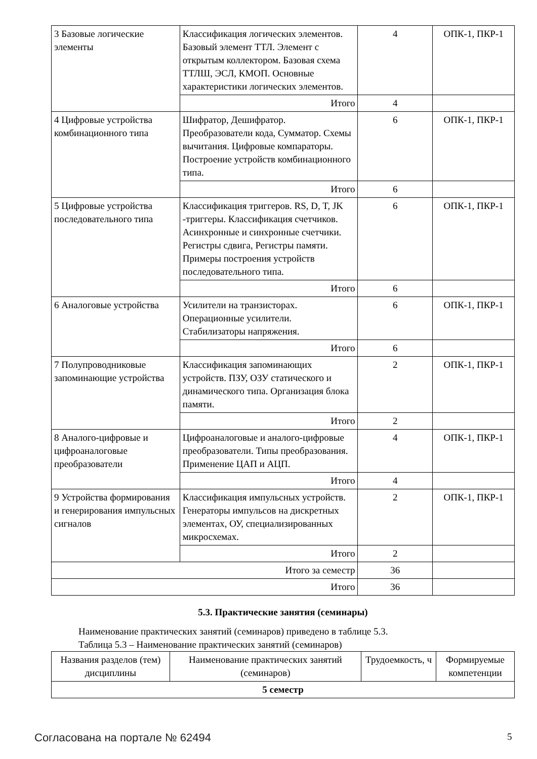| 3 Базовые логические элементы | Классификация логических элементов. Базовый элемент ТТЛ. Элемент с открытым коллектором. Базовая схема ТТЛШ, ЭСЛ, КМОП. Основные характеристики логических элементов. | 4 | ОПК-1, ПКР-1 |
| | Итого | 4 | |
| 4 Цифровые устройства комбинационного типа | Шифратор, Дешифратор. Преобразователи кода, Сумматор. Схемы вычитания. Цифровые компараторы. Построение устройств комбинационного типа. | 6 | ОПК-1, ПКР-1 |
| | Итого | 6 | |
| 5 Цифровые устройства последовательного типа | Классификация триггеров. RS, D, T, JK -триггеры. Классификация счетчиков. Асинхронные и синхронные счетчики. Регистры сдвига, Регистры памяти. Примеры построения устройств последовательного типа. | 6 | ОПК-1, ПКР-1 |
| | Итого | 6 | |
| 6 Аналоговые устройства | Усилители на транзисторах. Операционные усилители. Стабилизаторы напряжения. | 6 | ОПК-1, ПКР-1 |
| | Итого | 6 | |
| 7 Полупроводниковые запоминающие устройства | Классификация запоминающих устройств. ПЗУ, ОЗУ статического и динамического типа. Организация блока памяти. | 2 | ОПК-1, ПКР-1 |
| | Итого | 2 | |
| 8 Аналого-цифровые и цифроаналоговые преобразователи | Цифроаналоговые и аналого-цифровые преобразователи. Типы преобразования. Применение ЦАП и АЦП. | 4 | ОПК-1, ПКР-1 |
| | Итого | 4 | |
| 9 Устройства формирования и генерирования импульсных сигналов | Классификация импульсных устройств. Генераторы импульсов на дискретных элементах, ОУ, специализированных микросхемах. | 2 | ОПК-1, ПКР-1 |
| | Итого | 2 | |
| Итого за семестр | | 36 | |
| Итого | | 36 | |
5.3. Практические занятия (семинары)
Наименование практических занятий (семинаров) приведено в таблице 5.3.
Таблица 5.3 – Наименование практических занятий (семинаров)
| Названия разделов (тем) дисциплины | Наименование практических занятий (семинаров) | Трудоемкость, ч | Формируемые компетенции |
| --- | --- | --- | --- |
| 5 семестр | | | |
Согласована на портале № 62494 5